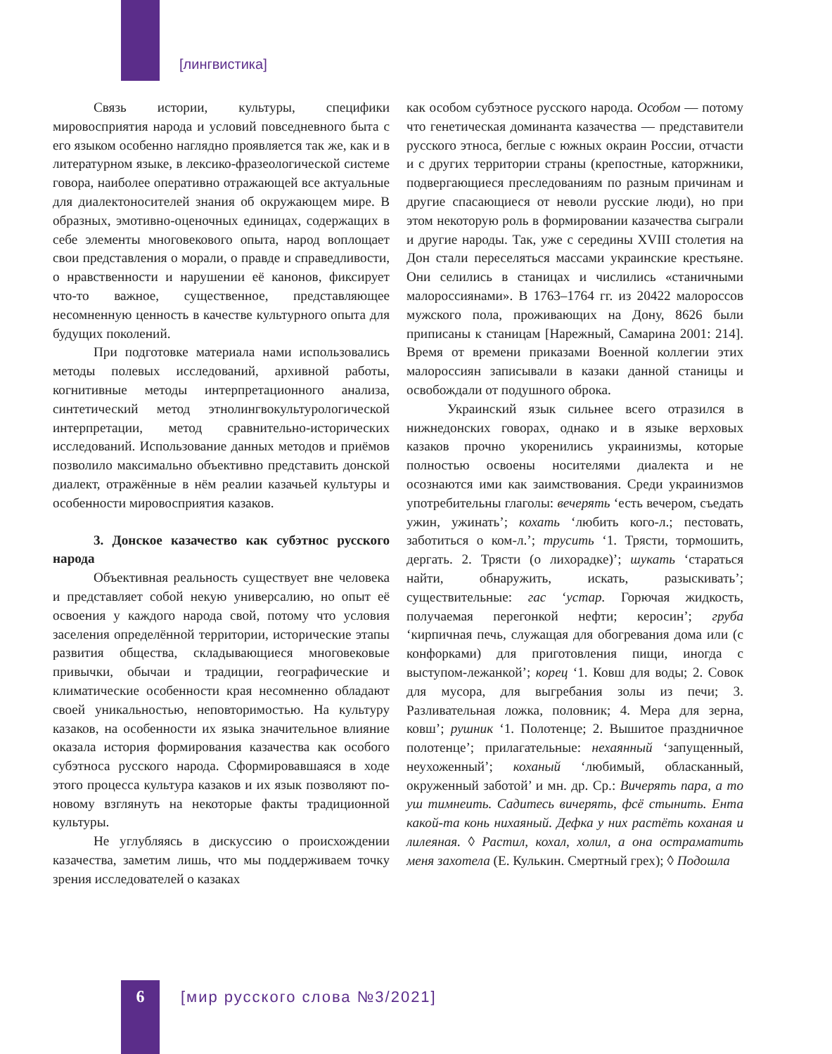[лингвистика]
Связь истории, культуры, специфики мировосприятия народа и условий повседневного быта с его языком особенно наглядно проявляется так же, как и в литературном языке, в лексико-фразеологической системе говора, наиболее оперативно отражающей все актуальные для диалектоносителей знания об окружающем мире. В образных, эмотивно-оценочных единицах, содержащих в себе элементы многовекового опыта, народ воплощает свои представления о морали, о правде и справедливости, о нравственности и нарушении её канонов, фиксирует что-то важное, существенное, представляющее несомненную ценность в качестве культурного опыта для будущих поколений.
При подготовке материала нами использовались методы полевых исследований, архивной работы, когнитивные методы интерпретационного анализа, синтетический метод этнолингвокультурологической интерпретации, метод сравнительно-исторических исследований. Использование данных методов и приёмов позволило максимально объективно представить донской диалект, отражённые в нём реалии казачьей культуры и особенности мировосприятия казаков.
3. Донское казачество как субэтнос русского народа
Объективная реальность существует вне человека и представляет собой некую универсалию, но опыт её освоения у каждого народа свой, потому что условия заселения определённой территории, исторические этапы развития общества, складывающиеся многовековые привычки, обычаи и традиции, географические и климатические особенности края несомненно обладают своей уникальностью, неповторимостью. На культуру казаков, на особенности их языка значительное влияние оказала история формирования казачества как особого субэтноса русского народа. Сформировавшаяся в ходе этого процесса культура казаков и их язык позволяют по-новому взглянуть на некоторые факты традиционной культуры.
Не углубляясь в дискуссию о происхождении казачества, заметим лишь, что мы поддерживаем точку зрения исследователей о казаках
как особом субэтносе русского народа. Особом — потому что генетическая доминанта казачества — представители русского этноса, беглые с южных окраин России, отчасти и с других территории страны (крепостные, каторжники, подвергающиеся преследованиям по разным причинам и другие спасающиеся от неволи русские люди), но при этом некоторую роль в формировании казачества сыграли и другие народы. Так, уже с середины XVIII столетия на Дон стали переселяться массами украинские крестьяне. Они селились в станицах и числились «станичными малороссиянами». В 1763–1764 гг. из 20422 малороссов мужского пола, проживающих на Дону, 8626 были приписаны к станицам [Нарежный, Самарина 2001: 214]. Время от времени приказами Военной коллегии этих малороссиян записывали в казаки данной станицы и освобождали от подушного оброка.
Украинский язык сильнее всего отразился в нижнедонских говорах, однако и в языке верховых казаков прочно укоренились украинизмы, которые полностью освоены носителями диалекта и не осознаются ими как заимствования. Среди украинизмов употребительны глаголы: вечерять ‘есть вечером, съедать ужин, ужинать’; кохать ‘любить кого-л.; пестовать, заботиться о ком-л.’; трусить ‘1. Трясти, тормошить, дергать. 2. Трясти (о лихорадке)’; шукать ‘стараться найти, обнаружить, искать, разыскивать’; существительные: гас ‘устар. Горючая жидкость, получаемая перегонкой нефти; керосин’; груба ‘кирпичная печь, служащая для обогревания дома или (с конфорками) для приготовления пищи, иногда с выступом-лежанкой’; корец ‘1. Ковш для воды; 2. Совок для мусора, для выгребания золы из печи; 3. Разливательная ложка, половник; 4. Мера для зерна, ковш’; рушник ‘1. Полотенце; 2. Вышитое праздничное полотенце’; прилагательные: нехаянный ‘запущенный, неухоженный’; коханый ‘любимый, обласканный, окруженный заботой’ и мн. др. Ср.: Вичерять пара, а то уш тимнеить. Садитесь вичерять, фсё стынить. Ента какой-та конь нихаяный. Дефка у них растёть коханая и лилеяная. ◊ Растил, кохал, холил, а она остраматить меня захотела (Е. Кулькин. Смертный грех); ◊ Подошла
6 [мир русского слова №3/2021]